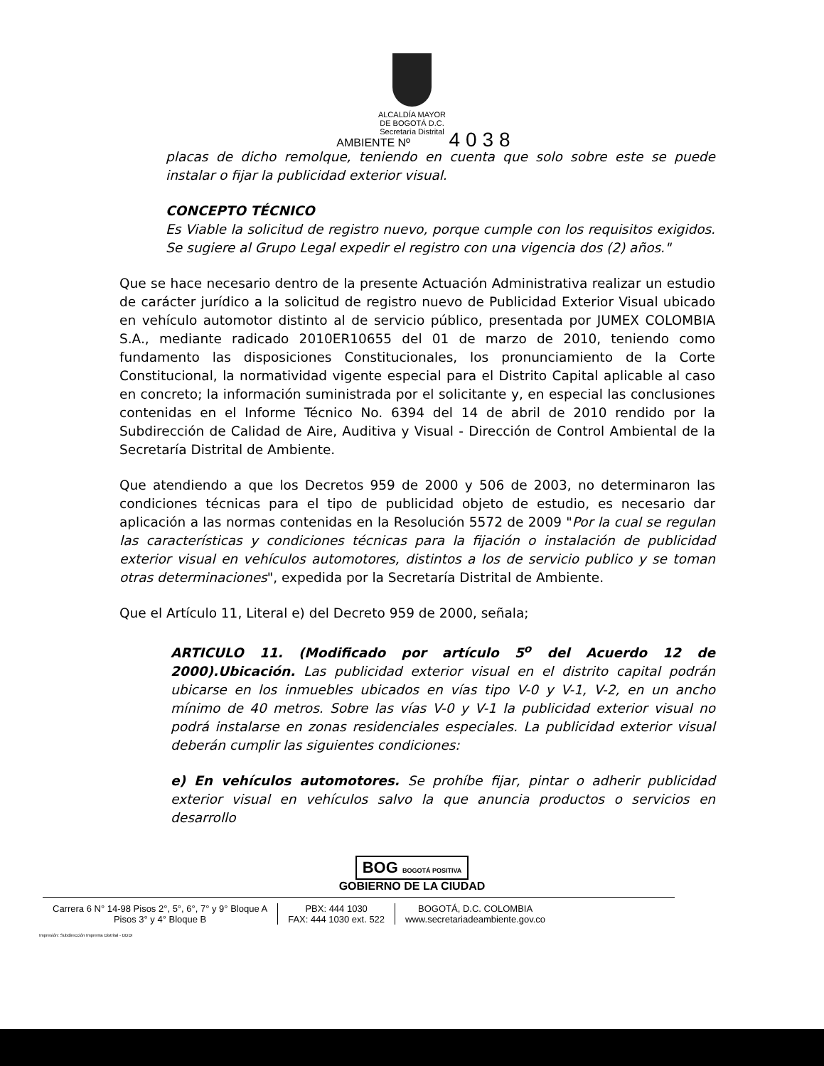ALCALDÍA MAYOR
DE BOGOTÁ D.C.
Secretaría Distrital
AMBIENTE Nº 4038
placas de dicho remolque, teniendo en cuenta que solo sobre este se puede instalar o fijar la publicidad exterior visual.
CONCEPTO TÉCNICO
Es Viable la solicitud de registro nuevo, porque cumple con los requisitos exigidos. Se sugiere al Grupo Legal expedir el registro con una vigencia dos (2) años."
Que se hace necesario dentro de la presente Actuación Administrativa realizar un estudio de carácter jurídico a la solicitud de registro nuevo de Publicidad Exterior Visual ubicado en vehículo automotor distinto al de servicio público, presentada por JUMEX COLOMBIA S.A., mediante radicado 2010ER10655 del 01 de marzo de 2010, teniendo como fundamento las disposiciones Constitucionales, los pronunciamiento de la Corte Constitucional, la normatividad vigente especial para el Distrito Capital aplicable al caso en concreto; la información suministrada por el solicitante y, en especial las conclusiones contenidas en el Informe Técnico No. 6394 del 14 de abril de 2010 rendido por la Subdirección de Calidad de Aire, Auditiva y Visual - Dirección de Control Ambiental de la Secretaría Distrital de Ambiente.
Que atendiendo a que los Decretos 959 de 2000 y 506 de 2003, no determinaron las condiciones técnicas para el tipo de publicidad objeto de estudio, es necesario dar aplicación a las normas contenidas en la Resolución 5572 de 2009 "Por la cual se regulan las características y condiciones técnicas para la fijación o instalación de publicidad exterior visual en vehículos automotores, distintos a los de servicio publico y se toman otras determinaciones", expedida por la Secretaría Distrital de Ambiente.
Que el Artículo 11, Literal e) del Decreto 959 de 2000, señala;
ARTICULO 11. (Modificado por artículo 5<sup>o</sup> del Acuerdo 12 de 2000).Ubicación. Las publicidad exterior visual en el distrito capital podrán ubicarse en los inmuebles ubicados en vías tipo V-0 y V-1, V-2, en un ancho mínimo de 40 metros. Sobre las vías V-0 y V-1 la publicidad exterior visual no podrá instalarse en zonas residenciales especiales. La publicidad exterior visual deberán cumplir las siguientes condiciones:
e) En vehículos automotores. Se prohíbe fijar, pintar o adherir publicidad exterior visual en vehículos salvo la que anuncia productos o servicios en desarrollo
BOG BOGOTÁ POSITIVA
GOBIERNO DE LA CIUDAD
Carrera 6 N° 14-98 Pisos 2°, 5°, 6°, 7° y 9° Bloque A
Pisos 3° y 4° Bloque B
PBX: 444 1030
FAX: 444 1030 ext. 522
BOGOTÁ, D.C. COLOMBIA
www.secretariadeambiente.gov.co
Impresión: Subdirección Imprenta Distrital - DDDI